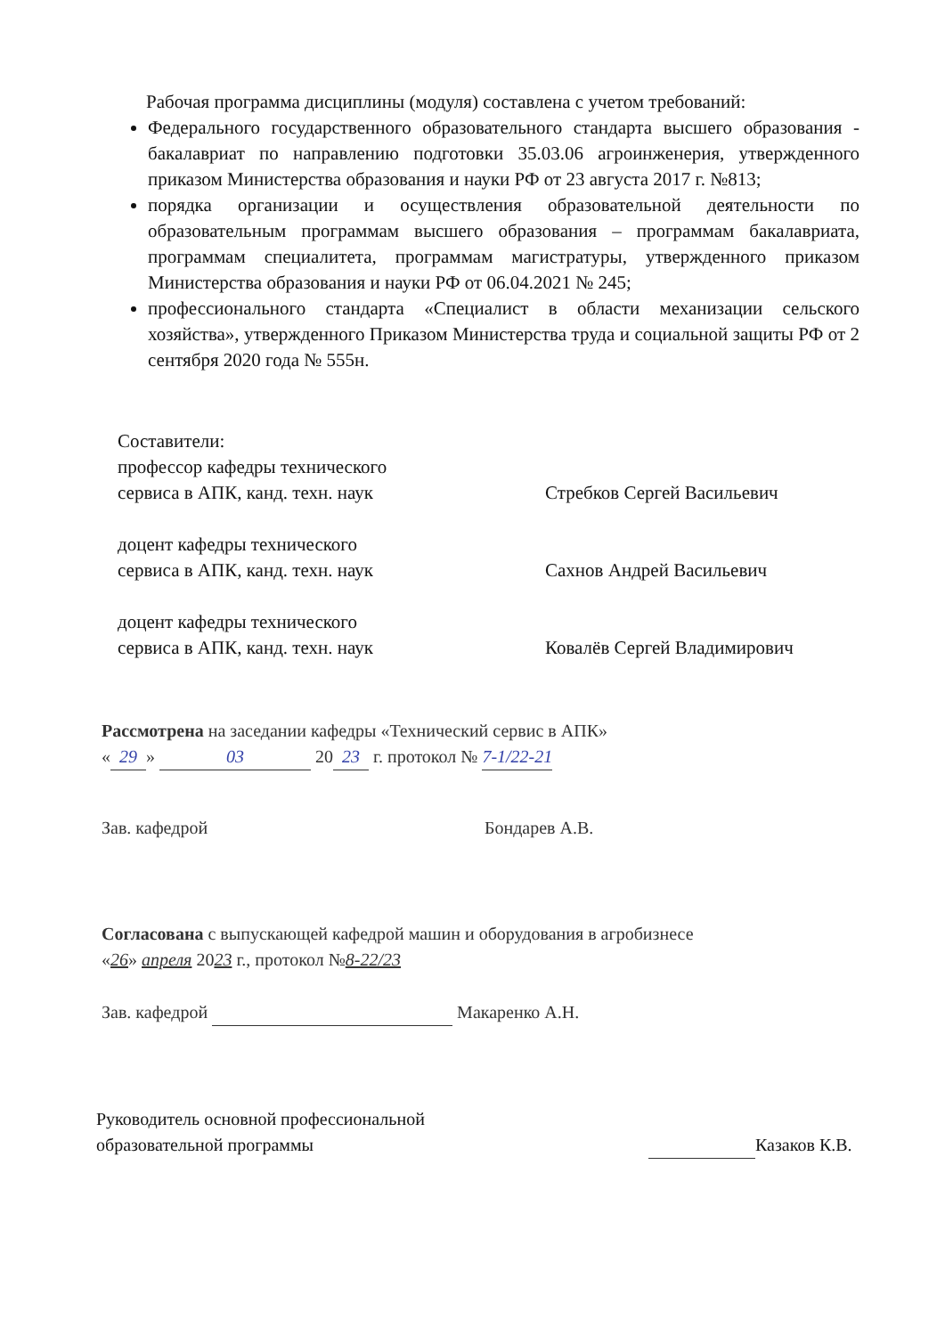Рабочая программа дисциплины (модуля) составлена с учетом требований:
Федерального государственного образовательного стандарта высшего образования - бакалавриат по направлению подготовки 35.03.06 агроинженерия, утвержденного приказом Министерства образования и науки РФ от 23 августа 2017 г. №813;
порядка организации и осуществления образовательной деятельности по образовательным программам высшего образования – программам бакалавриата, программам специалитета, программам магистратуры, утвержденного приказом Министерства образования и науки РФ от 06.04.2021 № 245;
профессионального стандарта «Специалист в области механизации сельского хозяйства», утвержденного Приказом Министерства труда и социальной защиты РФ от 2 сентября 2020 года № 555н.
Составители:
профессор кафедры технического
сервиса в АПК, канд. техн. наук Стребков Сергей Васильевич
доцент кафедры технического
сервиса в АПК, канд. техн. наук Сахнов Андрей Васильевич
доцент кафедры технического
сервиса в АПК, канд. техн. наук Ковалёв Сергей Владимирович
Рассмотрена на заседании кафедры «Технический сервис в АПК»
« 29 » 03 20 23 г. протокол № 7-1/22-21
Зав. кафедрой Бондарев А.В.
Согласована с выпускающей кафедрой машин и оборудования в агробизнесе
«26» апреля 2023 г., протокол №8-22/23
Зав. кафедрой Макаренко А.Н.
Руководитель основной профессиональной
образовательной программы Казаков К.В.